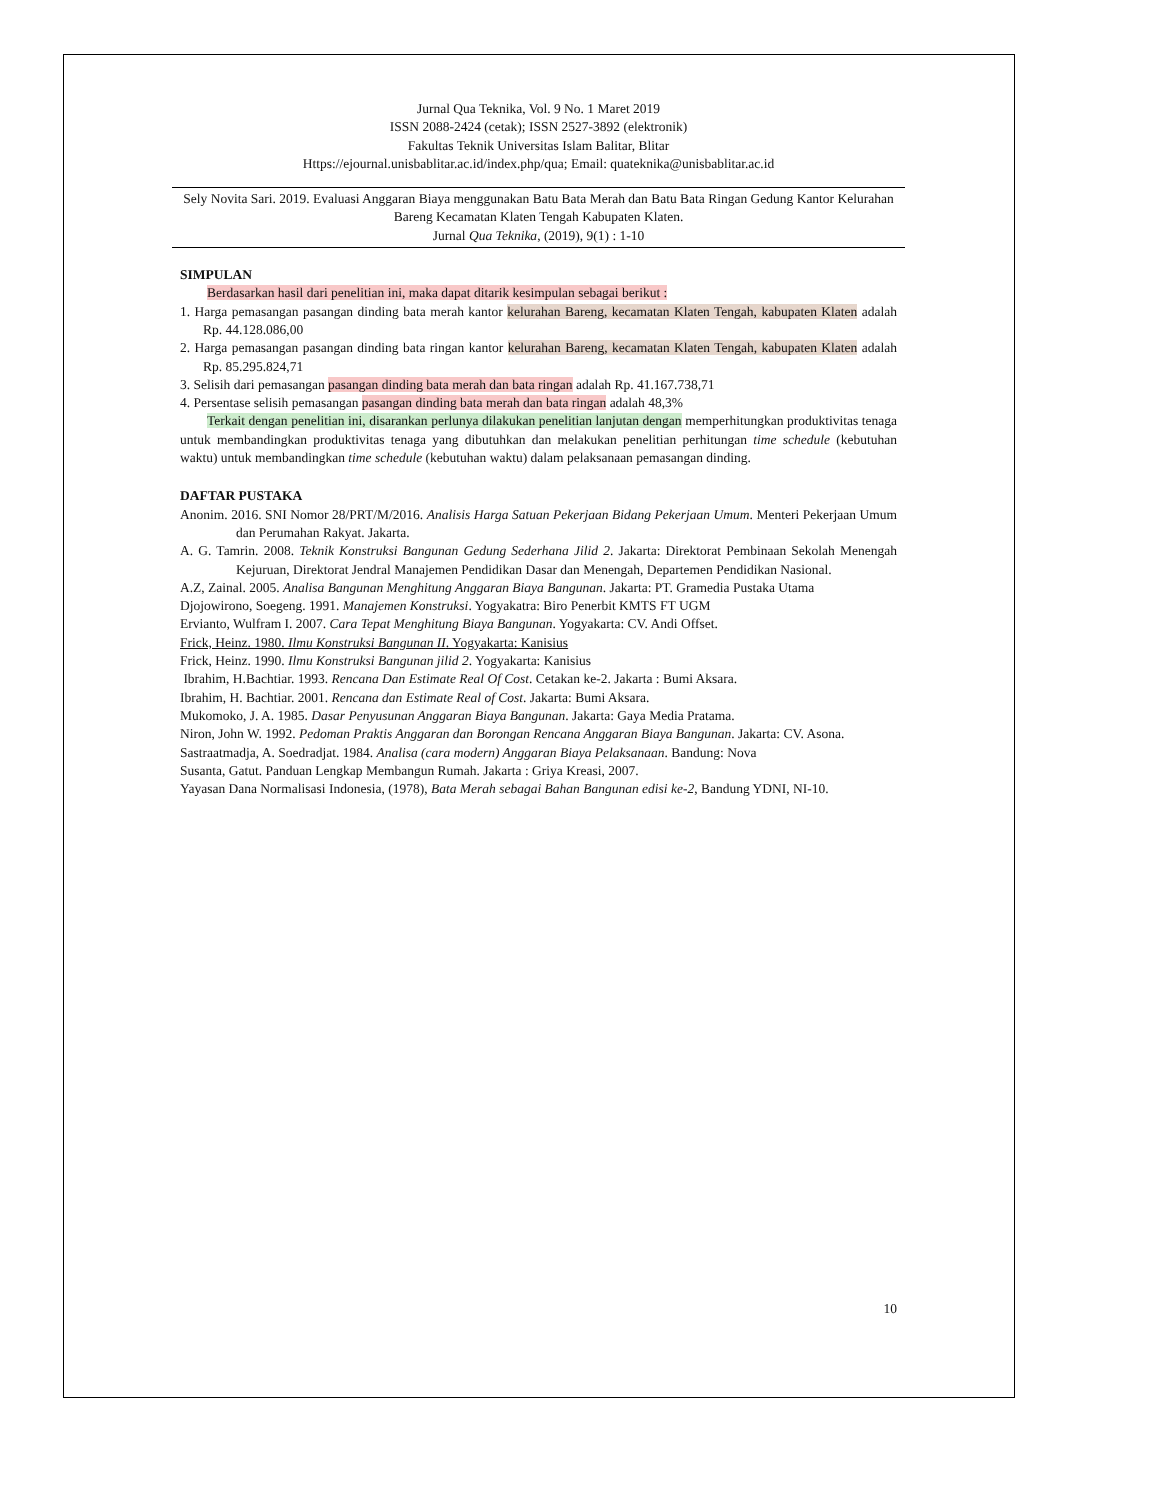Jurnal Qua Teknika, Vol. 9 No. 1 Maret 2019
ISSN 2088-2424 (cetak); ISSN 2527-3892 (elektronik)
Fakultas Teknik Universitas Islam Balitar, Blitar
Https://ejournal.unisbablitar.ac.id/index.php/qua; Email: quateknika@unisbablitar.ac.id
Sely Novita Sari. 2019. Evaluasi Anggaran Biaya menggunakan Batu Bata Merah dan Batu Bata Ringan Gedung Kantor Kelurahan Bareng Kecamatan Klaten Tengah Kabupaten Klaten.
Jurnal Qua Teknika, (2019), 9(1) : 1-10
SIMPULAN
Berdasarkan hasil dari penelitian ini, maka dapat ditarik kesimpulan sebagai berikut :
1. Harga pemasangan pasangan dinding bata merah kantor kelurahan Bareng, kecamatan Klaten Tengah, kabupaten Klaten adalah Rp. 44.128.086,00
2. Harga pemasangan pasangan dinding bata ringan kantor kelurahan Bareng, kecamatan Klaten Tengah, kabupaten Klaten adalah Rp. 85.295.824,71
3. Selisih dari pemasangan pasangan dinding bata merah dan bata ringan adalah Rp. 41.167.738,71
4. Persentase selisih pemasangan pasangan dinding bata merah dan bata ringan adalah 48,3%
Terkait dengan penelitian ini, disarankan perlunya dilakukan penelitian lanjutan dengan memperhitungkan produktivitas tenaga untuk membandingkan produktivitas tenaga yang dibutuhkan dan melakukan penelitian perhitungan time schedule (kebutuhan waktu) untuk membandingkan time schedule (kebutuhan waktu) dalam pelaksanaan pemasangan dinding.
DAFTAR PUSTAKA
Anonim. 2016. SNI Nomor 28/PRT/M/2016. Analisis Harga Satuan Pekerjaan Bidang Pekerjaan Umum. Menteri Pekerjaan Umum dan Perumahan Rakyat. Jakarta.
A. G. Tamrin. 2008. Teknik Konstruksi Bangunan Gedung Sederhana Jilid 2. Jakarta: Direktorat Pembinaan Sekolah Menengah Kejuruan, Direktorat Jendral Manajemen Pendidikan Dasar dan Menengah, Departemen Pendidikan Nasional.
A.Z, Zainal. 2005. Analisa Bangunan Menghitung Anggaran Biaya Bangunan. Jakarta: PT. Gramedia Pustaka Utama
Djojowirono, Soegeng. 1991. Manajemen Konstruksi. Yogyakatra: Biro Penerbit KMTS FT UGM
Ervianto, Wulfram I. 2007. Cara Tepat Menghitung Biaya Bangunan. Yogyakarta: CV. Andi Offset.
Frick, Heinz. 1980. Ilmu Konstruksi Bangunan II. Yogyakarta: Kanisius
Frick, Heinz. 1990. Ilmu Konstruksi Bangunan jilid 2. Yogyakarta: Kanisius
Ibrahim, H.Bachtiar. 1993. Rencana Dan Estimate Real Of Cost. Cetakan ke-2. Jakarta : Bumi Aksara.
Ibrahim, H. Bachtiar. 2001. Rencana dan Estimate Real of Cost. Jakarta: Bumi Aksara.
Mukomoko, J. A. 1985. Dasar Penyusunan Anggaran Biaya Bangunan. Jakarta: Gaya Media Pratama.
Niron, John W. 1992. Pedoman Praktis Anggaran dan Borongan Rencana Anggaran Biaya Bangunan. Jakarta: CV. Asona.
Sastraatmadja, A. Soedradjat. 1984. Analisa (cara modern) Anggaran Biaya Pelaksanaan. Bandung: Nova
Susanta, Gatut. Panduan Lengkap Membangun Rumah. Jakarta : Griya Kreasi, 2007.
Yayasan Dana Normalisasi Indonesia, (1978), Bata Merah sebagai Bahan Bangunan edisi ke-2, Bandung YDNI, NI-10.
10